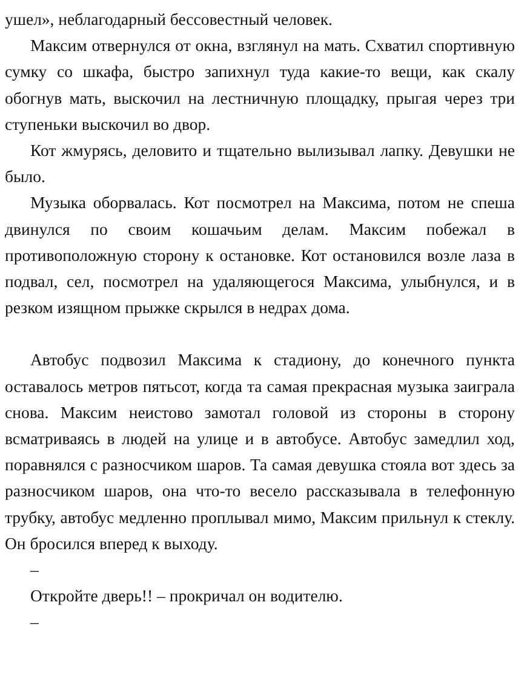ушел», неблагодарный бессовестный человек.
Максим отвернулся от окна, взглянул на мать. Схватил спортивную сумку со шкафа, быстро запихнул туда какие-то вещи, как скалу обогнув мать, выскочил на лестничную площадку, прыгая через три ступеньки выскочил во двор.
Кот жмурясь, деловито и тщательно вылизывал лапку. Девушки не было.
Музыка оборвалась. Кот посмотрел на Максима, потом не спеша двинулся по своим кошачьим делам. Максим побежал в противоположную сторону к остановке. Кот остановился возле лаза в подвал, сел, посмотрел на удаляющегося Максима, улыбнулся, и в резком изящном прыжке скрылся в недрах дома.
Автобус подвозил Максима к стадиону, до конечного пункта оставалось метров пятьсот, когда та самая прекрасная музыка заиграла снова. Максим неистово замотал головой из стороны в сторону всматриваясь в людей на улице и в автобусе. Автобус замедлил ход, поравнялся с разносчиком шаров. Та самая девушка стояла вот здесь за разносчиком шаров, она что-то весело рассказывала в телефонную трубку, автобус медленно проплывал мимо, Максим прильнул к стеклу. Он бросился вперед к выходу.
–
Откройте дверь!! – прокричал он водителю.
–